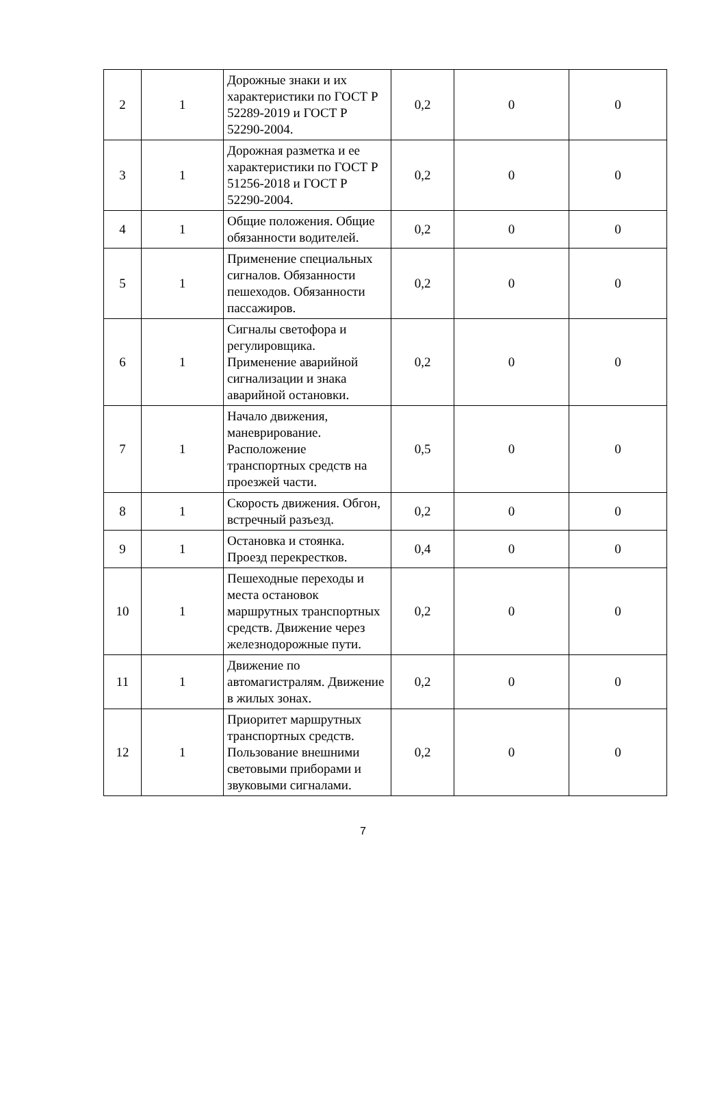| 2 | 1 | Дорожные знаки и их характеристики по ГОСТ Р 52289-2019 и ГОСТ Р 52290-2004. | 0,2 | 0 | 0 |
| 3 | 1 | Дорожная разметка и ее характеристики по ГОСТ Р 51256-2018 и ГОСТ Р 52290-2004. | 0,2 | 0 | 0 |
| 4 | 1 | Общие положения. Общие обязанности водителей. | 0,2 | 0 | 0 |
| 5 | 1 | Применение специальных сигналов. Обязанности пешеходов. Обязанности пассажиров. | 0,2 | 0 | 0 |
| 6 | 1 | Сигналы светофора и регулировщика. Применение аварийной сигнализации и знака аварийной остановки. | 0,2 | 0 | 0 |
| 7 | 1 | Начало движения, маневрирование. Расположение транспортных средств на проезжей части. | 0,5 | 0 | 0 |
| 8 | 1 | Скорость движения. Обгон, встречный разъезд. | 0,2 | 0 | 0 |
| 9 | 1 | Остановка и стоянка. Проезд перекрестков. | 0,4 | 0 | 0 |
| 10 | 1 | Пешеходные переходы и места остановок маршрутных транспортных средств. Движение через железнодорожные пути. | 0,2 | 0 | 0 |
| 11 | 1 | Движение по автомагистралям. Движение в жилых зонах. | 0,2 | 0 | 0 |
| 12 | 1 | Приоритет маршрутных транспортных средств. Пользование внешними световыми приборами и звуковыми сигналами. | 0,2 | 0 | 0 |
7